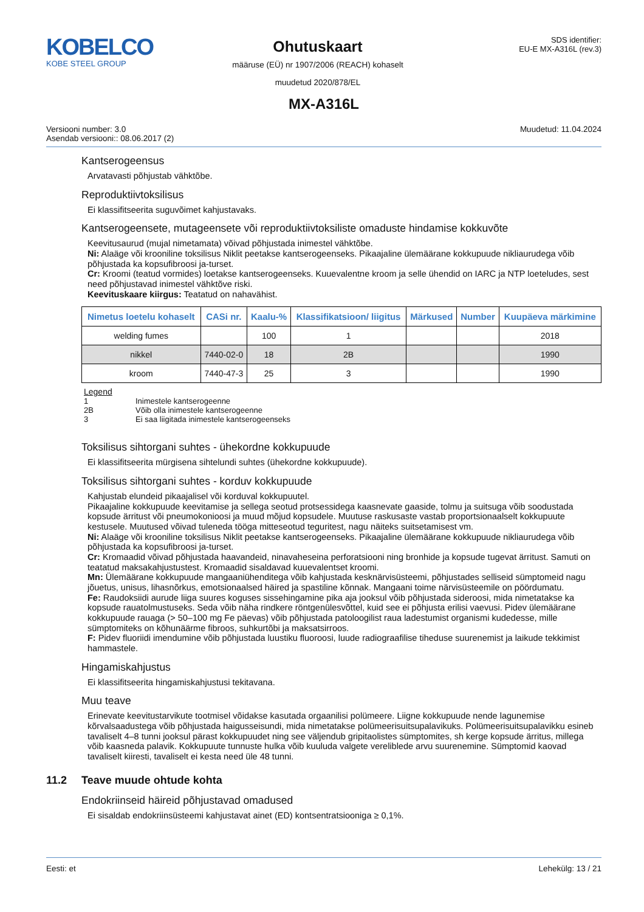KOBELCO
KOBE STEEL GROUP
Ohutuskaart
määruse (EÜ) nr 1907/2006 (REACH) kohaselt
muudetud 2020/878/EL
SDS identifier:
EU-E MX-A316L (rev.3)
MX-A316L
Versiooni number: 3.0
Asendab versiooni:: 08.06.2017 (2)
Muudetud: 11.04.2024
Kantserogeensus
Arvatavasti põhjustab vähktõbe.
Reproduktiivtoksilisus
Ei klassifitseerita suguvõimet kahjustavaks.
Kantserogeensete, mutageensete või reproduktiivtoksiliste omaduste hindamise kokkuvõte
Keevitusaurud (mujal nimetamata) võivad põhjustada inimestel vähktõbe.
Ni: Alaäge või krooniline toksilisus Niklit peetakse kantserogeenseks. Pikaajaline ülemäärane kokkupuude nikliaurudega võib põhjustada ka kopsufibroosi ja-turset.
Cr: Kroomi (teatud vormides) loetakse kantserogeenseks. Kuuevalentne kroom ja selle ühendid on IARC ja NTP loeteludes, sest need põhjustavad inimestel vähktõve riski.
Keevituskaare kiirgus: Teatatud on nahavähist.
| Nimetus loetelu kohaselt | CASi nr. | Kaalu-% | Klassifikatsioon/ liigitus | Märkused | Number | Kuupäeva märkimine |
| --- | --- | --- | --- | --- | --- | --- |
| welding fumes | | 100 | 1 | | | 2018 |
| nikkel | 7440-02-0 | 18 | 2B | | | 1990 |
| kroom | 7440-47-3 | 25 | 3 | | | 1990 |
Legend
1 Inimestele kantserogeenne
2B Võib olla inimestele kantserogeenne
3 Ei saa liigitada inimestele kantserogeenseks
Toksilisus sihtorgani suhtes - ühekordne kokkupuude
Ei klassifitseerita mürgisena sihtelundi suhtes (ühekordne kokkupuude).
Toksilisus sihtorgani suhtes - korduv kokkupuude
Kahjustab elundeid pikaajalisel või korduval kokkupuutel.
Pikaajaline kokkupuude keevitamise ja sellega seotud protsessidega kaasnevate gaaside, tolmu ja suitsuga võib soodustada kopsude ärritust või pneumokonioosi ja muud mõjud kopsudele. Muutuse raskusaste vastab proportsionaalselt kokkupuute kestusele. Muutused võivad tuleneda tööga mitteseotud teguritest, nagu näiteks suitsetamisest vm.
Ni: Alaäge või krooniline toksilisus Niklit peetakse kantserogeenseks. Pikaajaline ülemäärane kokkupuude nikliaurudega võib põhjustada ka kopsufibroosi ja-turset.
Cr: Kromaadid võivad põhjustada haavandeid, ninavaheseina perforatsiooni ning bronhide ja kopsude tugevat ärritust. Samuti on teatatud maksakahjustustest. Kromaadid sisaldavad kuuevalentset kroomi.
Mn: Ülemäärane kokkupuude mangaaniühenditega võib kahjustada kesknärvisüsteemi, põhjustades selliseid sümptomeid nagu jõuetus, unisus, lihasnõrkus, emotsionaalsed häired ja spastiline kõnnak. Mangaani toime närvisüsteemile on pöördumatu.
Fe: Raudoksiidi aurude liiga suures koguses sissehingamine pika aja jooksul võib põhjustada sideroosi, mida nimetatakse ka kopsude rauatolmustuseks. Seda võib näha rindkere röntgenülesvõttel, kuid see ei põhjusta erilisi vaevusi. Pidev ülemäärane kokkupuude rauaga (> 50–100 mg Fe päevas) võib põhjustada patoloogilist raua ladestumist organismi kudedesse, mille sümptomiteks on kõhunäärme fibroos, suhkurtõbi ja maksatsirroos.
F: Pidev fluoriidi imendumine võib põhjustada luustiku fluoroosi, luude radiograafilise tiheduse suurenemist ja laikude tekkimist hammastele.
Hingamiskahjustus
Ei klassifitseerita hingamiskahjustusi tekitavana.
Muu teave
Erinevate keevitustarvikute tootmisel võidakse kasutada orgaanilisi polümeere. Liigne kokkupuude nende lagunemise kõrvalsaadustega võib põhjustada haigusseisundi, mida nimetatakse polümeerisuitsupalavikuks. Polümeerisuitsupalavikku esineb tavaliselt 4–8 tunni jooksul pärast kokkupuudet ning see väljendub gripitaolistes sümptomites, sh kerge kopsude ärritus, millega võib kaasneda palavik. Kokkupuute tunnuste hulka võib kuuluda valgete vereliblede arvu suurenemine. Sümptomid kaovad tavaliselt kiiresti, tavaliselt ei kesta need üle 48 tunni.
11.2 Teave muude ohtude kohta
Endokriinseid häireid põhjustavad omadused
Ei sisaldab endokriinsüsteemi kahjustavat ainet (ED) kontsentratsiooniga ≥ 0,1%.
Eesti: et Lehekülg: 13 / 21